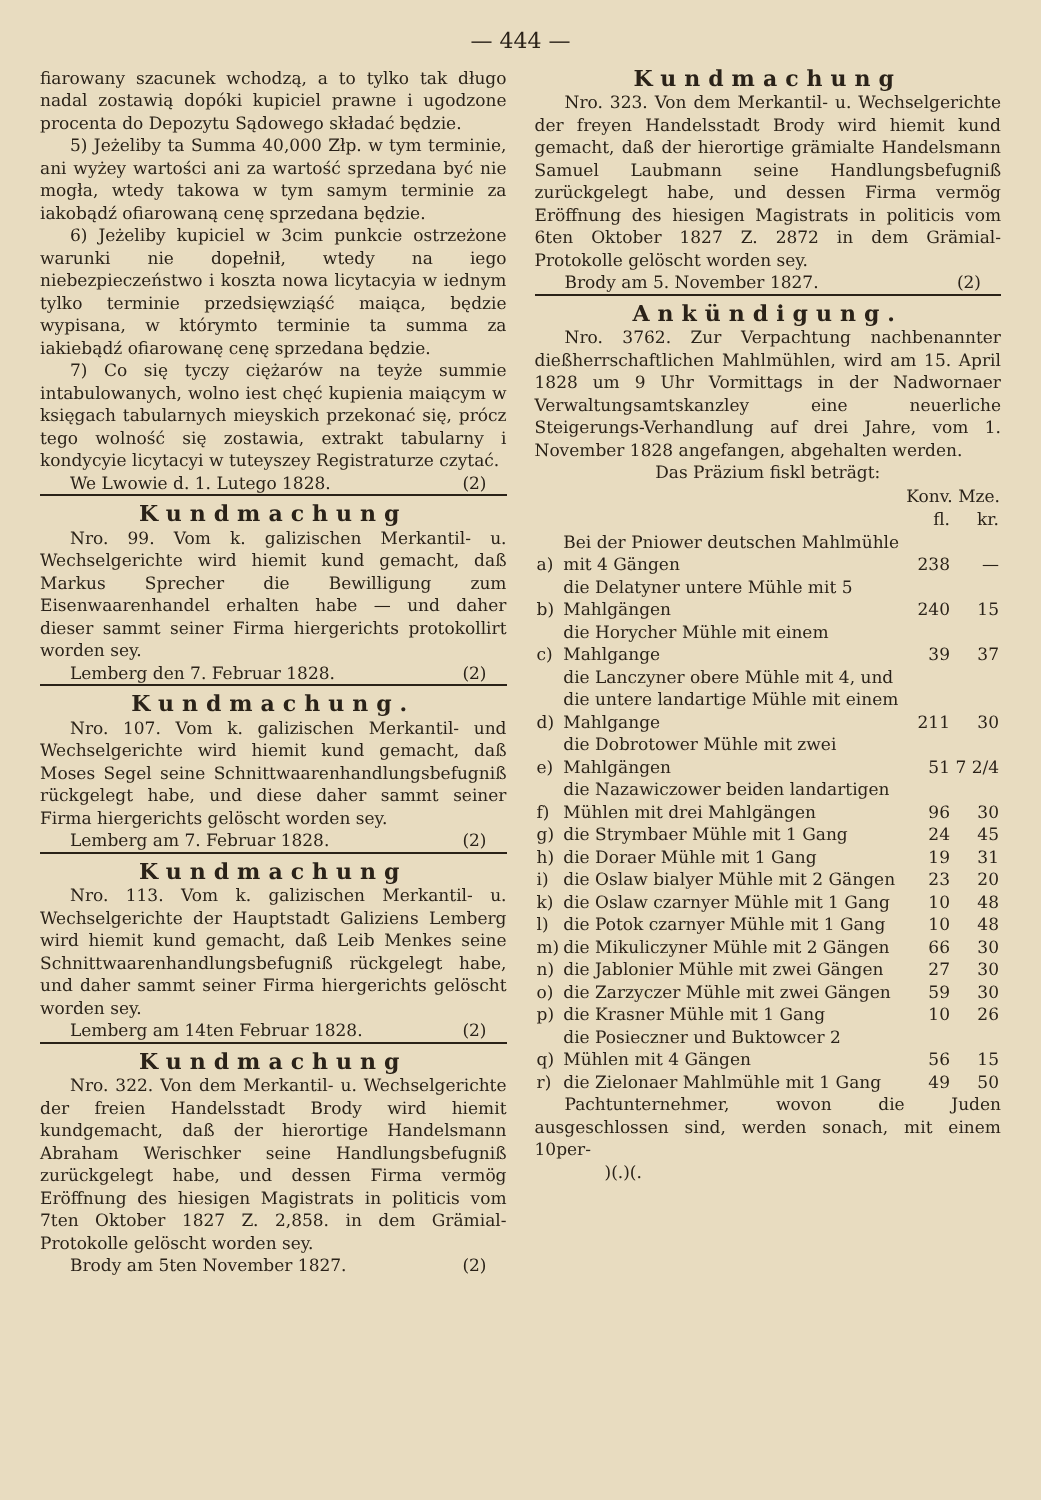— 444 —
fiarowany szacunek wchodzą, a to tylko tak długo nadal zostawią dopóki kupiciel prawne i ugodzone procenta do Depozytu Sądowego składać będzie.
5) Jeżeliby ta Summa 40,000 Złp. w tym terminie, ani wyżey wartości ani za wartość sprzedana być nie mogła, wtedy takowa w tym samym terminie za iakobądź ofiarowaną cenę sprzedana będzie.
6) Jeżeliby kupiciel w 3cim punkcie ostrzeżone warunki nie dopełnił, wtedy na iego niebezpieczeństwo i koszta nowa licytacyia w iednym tylko terminie przedsięwziąść maiąca, będzie wypisana, w którymto terminie ta summa za iakiebądź ofiarowanę cenę sprzedana będzie.
7) Co się tyczy ciężarów na teyże summie intabulowanych, wolno iest chęć kupienia maiącym w księgach tabularnych mieyskich przekonać się, prócz tego wolność się zostawia, extrakt tabularny i kondycyie licytacyi w tuteyszey Registraturze czytać.
We Lwowie d. 1. Lutego 1828. (2)
Kundmachung
Nro. 99. Vom k. galizischen Merkantil- u. Wechselgerichte wird hiemit kund gemacht, daß Markus Sprecher die Bewilligung zum Eisenwaarenhandel erhalten habe — und daher dieser sammt seiner Firma hiergerichts protokollirt worden sey.
Lemberg den 7. Februar 1828. (2)
Kundmachung.
Nro. 107. Vom k. galizischen Merkantil- und Wechselgerichte wird hiemit kund gemacht, daß Moses Segel seine Schnittwaarenhandlungsbefugniß rückgelegt habe, und diese daher sammt seiner Firma hiergerichts gelöscht worden sey.
Lemberg am 7. Februar 1828. (2)
Kundmachung
Nro. 113. Vom k. galizischen Merkantil- u. Wechselgerichte der Hauptstadt Galiziens Lemberg wird hiemit kund gemacht, daß Leib Menkes seine Schnittwaarenhandlungsbefugniß rückgelegt habe, und daher sammt seiner Firma hiergerichts gelöscht worden sey.
Lemberg am 14ten Februar 1828. (2)
Kundmachung
Nro. 322. Von dem Merkantil- u. Wechselgerichte der freien Handelsstadt Brody wird hiemit kundgemacht, daß der hierortige Handelsmann Abraham Werischker seine Handlungsbefugniß zurückgelegt habe, und dessen Firma vermög Eröffnung des hiesigen Magistrats in politicis vom 7ten Oktober 1827 Z. 2,858. in dem Grämial-Protokolle gelöscht worden sey.
Brody am 5ten November 1827. (2)
Kundmachung
Nro. 323. Von dem Merkantil- u. Wechselgerichte der freyen Handelsstadt Brody wird hiemit kund gemacht, daß der hierortige grämialte Handelsmann Samuel Laubmann seine Handlungsbefugniß zurückgelegt habe, und dessen Firma vermög Eröffnung des hiesigen Magistrats in politicis vom 6ten Oktober 1827 Z. 2872 in dem Grämial-Protokolle gelöscht worden sey.
Brody am 5. November 1827. (2)
Ankündigung.
Nro. 3762. Zur Verpachtung nachbenannter dießherrschaftlichen Mahlmühlen, wird am 15. April 1828 um 9 Uhr Vormittags in der Nadwornaer Verwaltungsamtskanzley eine neuerliche Steigerungs-Verhandlung auf drei Jahre, vom 1. November 1828 angefangen, abgehalten werden.
Das Präzium fiskl beträgt:
| | | Konv. Mze. | |
| | | fl. | kr. |
| a) | Bei der Pniower deutschen Mahlmühle mit 4 Gängen | 238 | — |
| b) | die Delatyner untere Mühle mit 5 Mahlgängen | 240 | 15 |
| c) | die Horycher Mühle mit einem Mahlgange | 39 | 37 |
| d) | die Lanczyner obere Mühle mit 4, und die untere landartige Mühle mit einem Mahlgange | 211 | 30 |
| e) | die Dobrotower Mühle mit zwei Mahlgängen | 51 | 7 2/4 |
| f) | die Nazawiczower beiden landartigen Mühlen mit drei Mahlgängen | 96 | 30 |
| g) | die Strymbaer Mühle mit 1 Gang | 24 | 45 |
| h) | die Doraer Mühle mit 1 Gang | 19 | 31 |
| i) | die Oslaw bialyer Mühle mit 2 Gängen | 23 | 20 |
| k) | die Oslaw czarnyer Mühle mit 1 Gang | 10 | 48 |
| l) | die Potok czarnyer Mühle mit 1 Gang | 10 | 48 |
| m) | die Mikuliczyner Mühle mit 2 Gängen | 66 | 30 |
| n) | die Jablonier Mühle mit zwei Gängen | 27 | 30 |
| o) | die Zarzyczer Mühle mit zwei Gängen | 59 | 30 |
| p) | die Krasner Mühle mit 1 Gang | 10 | 26 |
| q) | die Posieczner und Buktowcer 2 Mühlen mit 4 Gängen | 56 | 15 |
| r) | die Zielonaer Mahlmühle mit 1 Gang | 49 | 50 |
Pachtunternehmer, wovon die Juden ausgeschlossen sind, werden sonach, mit einem 10per-
)(.)(.